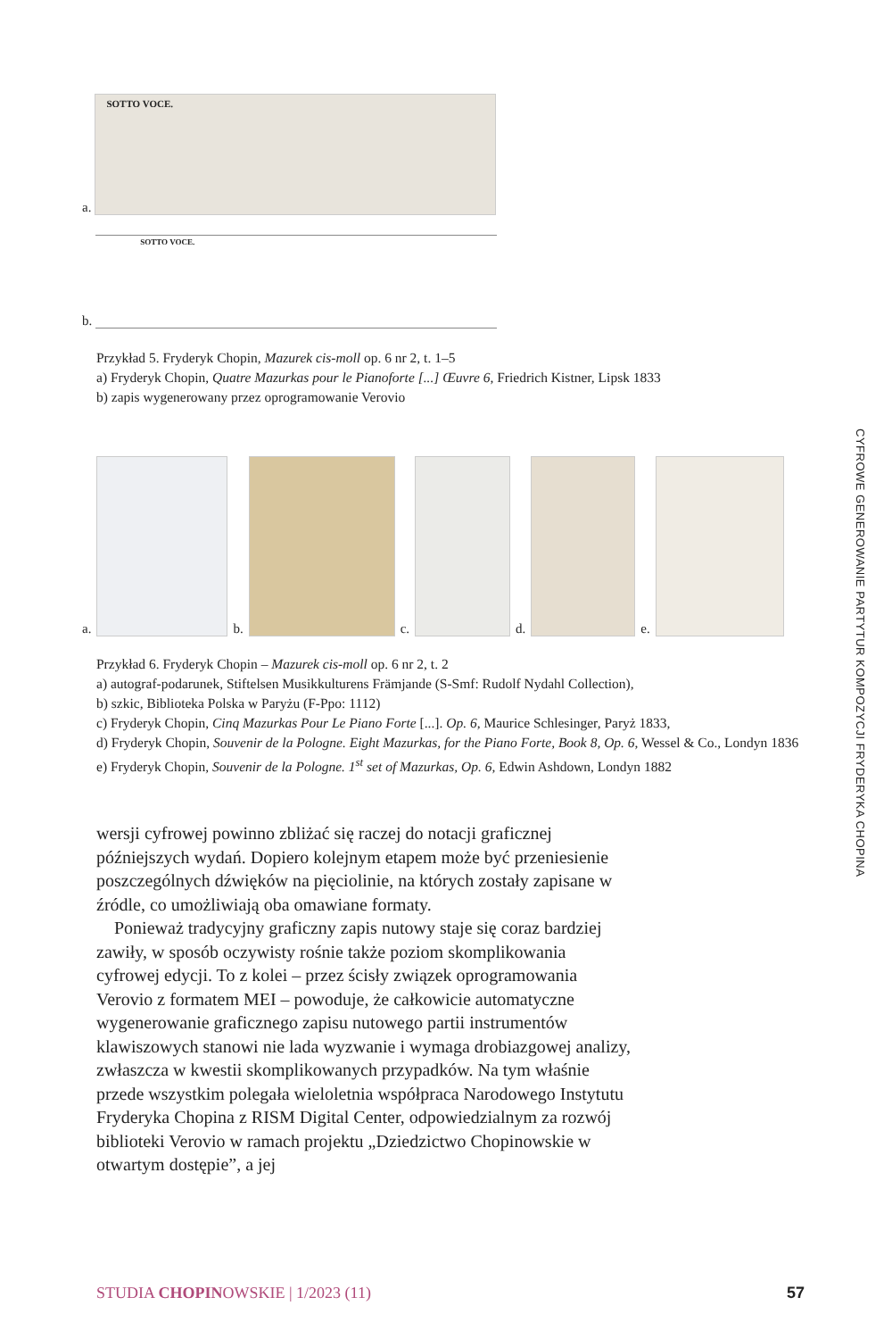CYFROWE GENEROWANIE PARTYTUR KOMPOZYCJI FRYDERYKA CHOPINA
a.
SOTTO VOCE.
b.
SOTTO VOCE.
Przykład 5. Fryderyk Chopin, Mazurek cis-moll op. 6 nr 2, t. 1–5
a) Fryderyk Chopin, Quatre Mazurkas pour le Pianoforte [...] Œuvre 6, Friedrich Kistner, Lipsk 1833
b) zapis wygenerowany przez oprogramowanie Verovio
a.
b.
c.
d.
e.
Przykład 6. Fryderyk Chopin – Mazurek cis-moll op. 6 nr 2, t. 2
a) autograf-podarunek, Stiftelsen Musikkulturens Främjande (S-Smf: Rudolf Nydahl Collection),
b) szkic, Biblioteka Polska w Paryżu (F-Ppo: 1112)
c) Fryderyk Chopin, Cinq Mazurkas Pour Le Piano Forte [...]. Op. 6, Maurice Schlesinger, Paryż 1833,
d) Fryderyk Chopin, Souvenir de la Pologne. Eight Mazurkas, for the Piano Forte, Book 8, Op. 6, Wessel & Co., Londyn 1836
e) Fryderyk Chopin, Souvenir de la Pologne. 1<sup>st</sup> set of Mazurkas, Op. 6, Edwin Ashdown, Londyn 1882
wersji cyfrowej powinno zbliżać się raczej do notacji graficznej późniejszych wydań. Dopiero kolejnym etapem może być przeniesienie poszczególnych dźwięków na pięciolinie, na których zostały zapisane w źródle, co umożliwiają oba omawiane formaty.
Ponieważ tradycyjny graficzny zapis nutowy staje się coraz bardziej zawiły, w sposób oczywisty rośnie także poziom skomplikowania cyfrowej edycji. To z kolei – przez ścisły związek oprogramowania Verovio z formatem MEI – powoduje, że całkowicie automatyczne wygenerowanie graficznego zapisu nutowego partii instrumentów klawiszowych stanowi nie lada wyzwanie i wymaga drobiazgowej analizy, zwłaszcza w kwestii skomplikowanych przypadków. Na tym właśnie przede wszystkim polegała wieloletnia współpraca Narodowego Instytutu Fryderyka Chopina z RISM Digital Center, odpowiedzialnym za rozwój biblioteki Verovio w ramach projektu „Dziedzictwo Chopinowskie w otwartym dostępie”, a jej
STUDIA CHOPINOWSKIE | 1/2023 (11) 57